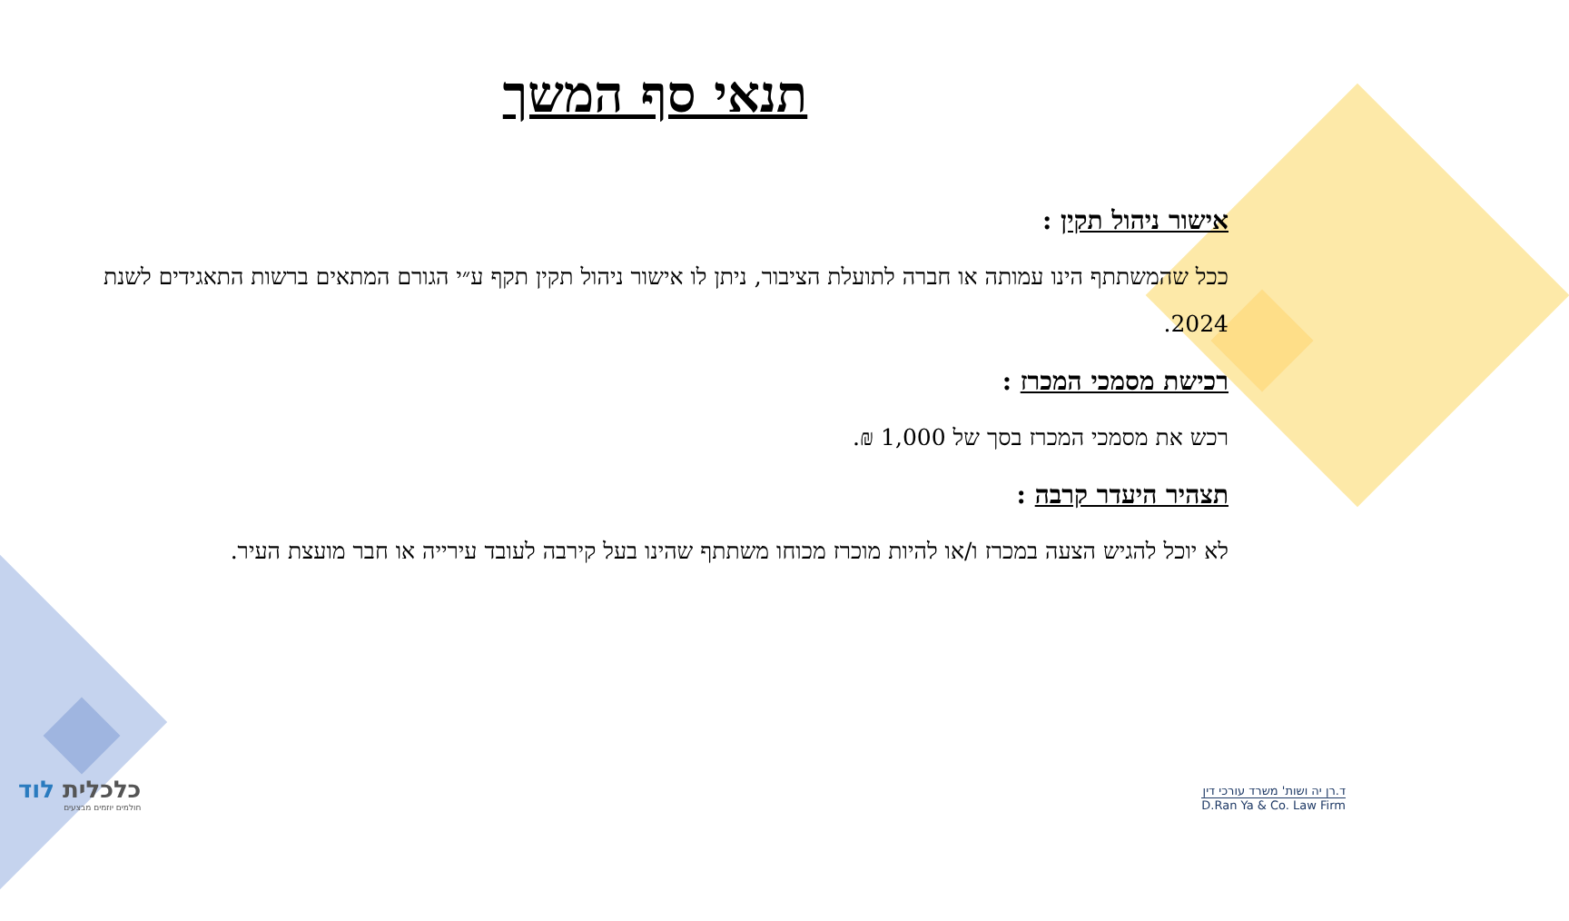תנאי סף המשך
אישור ניהול תקין :
ככל שהמשתתף הינו עמותה או חברה לתועלת הציבור, ניתן לו אישור ניהול תקין תקף ע״י הגורם המתאים ברשות התאגידים לשנת 2024.
רכישת מסמכי המכרז :
רכש את מסמכי המכרז בסך של 1,000 ₪.
תצהיר היעדר קרבה :
לא יוכל להגיש הצעה במכרז ו/או להיות מוכרז מכוחו משתתף שהינו בעל קירבה לעובד עירייה או חבר מועצת העיר.
כלכלית לוד
חולמים יוזמים מבצעים
ד.רן יה ושות' משרד עורכי דין
D.Ran Ya & Co. Law Firm